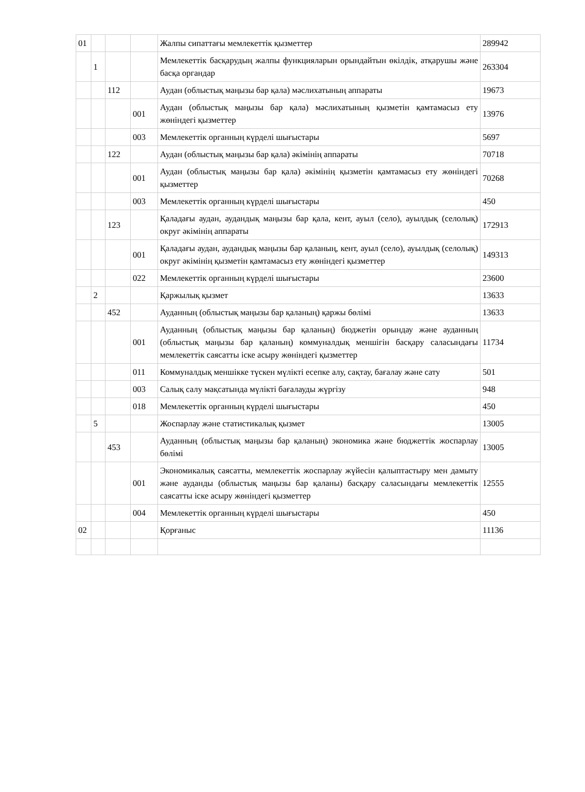| 01 | | | | Жалпы сипаттағы мемлекеттік қызметтер | 289942 |
| | 1 | | | Мемлекеттік басқарудың жалпы функцияларын орындайтын өкілдік, атқарушы және басқа органдар | 263304 |
| | | 112 | | Аудан (облыстық маңызы бар қала) мәслихатының аппараты | 19673 |
| | | | 001 | Аудан (облыстық маңызы бар қала) мәслихатының қызметін қамтамасыз ету жөніндегі қызметтер | 13976 |
| | | | 003 | Мемлекеттік органның күрделі шығыстары | 5697 |
| | | 122 | | Аудан (облыстық маңызы бар қала) әкімінің аппараты | 70718 |
| | | | 001 | Аудан (облыстық маңызы бар қала) әкімінің қызметін қамтамасыз ету жөніндегі қызметтер | 70268 |
| | | | 003 | Мемлекеттік органның күрделі шығыстары | 450 |
| | | 123 | | Қаладағы аудан, аудандық маңызы бар қала, кент, ауыл (село), ауылдық (селолық) округ әкімінің аппараты | 172913 |
| | | | 001 | Қаладағы аудан, аудандық маңызы бар қаланың, кент, ауыл (село), ауылдық (селолық) округ әкімінің қызметін қамтамасыз ету жөніндегі қызметтер | 149313 |
| | | | 022 | Мемлекеттік органның күрделі шығыстары | 23600 |
| | 2 | | | Қаржылық қызмет | 13633 |
| | | 452 | | Ауданның (облыстық маңызы бар қаланың) қаржы бөлімі | 13633 |
| | | | 001 | Ауданның (облыстық маңызы бар қаланың) бюджетін орындау және ауданның (облыстық маңызы бар қаланың) коммуналдық меншігін басқару саласындағы мемлекеттік саясатты іске асыру жөніндегі қызметтер | 11734 |
| | | | 011 | Коммуналдық меншікке түскен мүлікті есепке алу, сақтау, бағалау және сату | 501 |
| | | | 003 | Салық салу мақсатында мүлікті бағалауды жүргізу | 948 |
| | | | 018 | Мемлекеттік органның күрделі шығыстары | 450 |
| | 5 | | | Жоспарлау және статистикалық қызмет | 13005 |
| | | 453 | | Ауданның (облыстық маңызы бар қаланың) экономика және бюджеттік жоспарлау бөлімі | 13005 |
| | | | 001 | Экономикалық саясатты, мемлекеттік жоспарлау жүйесін қалыптастыру мен дамыту және ауданды (облыстық маңызы бар қаланы) басқару саласындағы мемлекеттік саясатты іске асыру жөніндегі қызметтер | 12555 |
| | | | 004 | Мемлекеттік органның күрделі шығыстары | 450 |
| 02 | | | | Қорғаныс | 11136 |